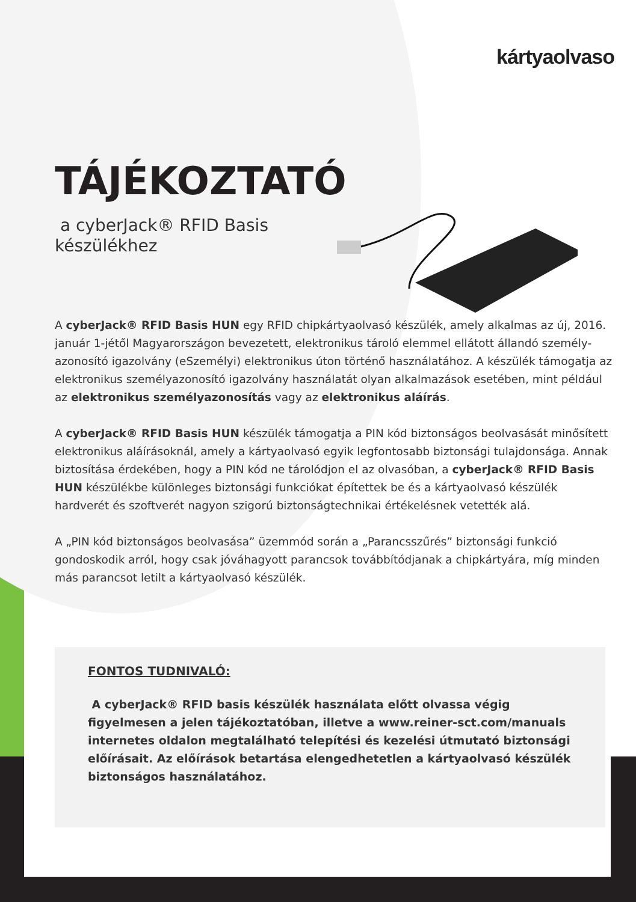kártyaolvaso
TÁJÉKOZTATÓ
a cyberJack® RFID Basis készülékhez
A cyberJack® RFID Basis HUN egy RFID chipkártyaolvasó készülék, amely alkalmas az új, 2016. január 1-jétől Magyarországon bevezetett, elektronikus tároló elemmel ellátott állandó személy-azonosító igazolvány (eSzemélyi) elektronikus úton történő használatához. A készülék támogatja az elektronikus személyazonosító igazolvány használatát olyan alkalmazások esetében, mint például az elektronikus személyazonosítás vagy az elektronikus aláírás.
A cyberJack® RFID Basis HUN készülék támogatja a PIN kód biztonságos beolvasását minősített elektronikus aláírásoknál, amely a kártyaolvasó egyik legfontosabb biztonsági tulajdonsága. Annak biztosítása érdekében, hogy a PIN kód ne tárolódjon el az olvasóban, a cyberJack® RFID Basis HUN készülékbe különleges biztonsági funkciókat építettek be és a kártyaolvasó készülék hardverét és szoftverét nagyon szigorú biztonságtechnikai értékelésnek vetették alá.
A „PIN kód biztonságos beolvasása” üzemmód során a „Parancsszűrés” biztonsági funkció gondoskodik arról, hogy csak jóváhagyott parancsok továbbítódjanak a chipkártyára, míg minden más parancsot letilt a kártyaolvasó készülék.
FONTOS TUDNIVALÓ:
A cyberJack® RFID basis készülék használata előtt olvassa végig figyelmesen a jelen tájékoztatóban, illetve a www.reiner-sct.com/manuals internetes oldalon megtalálható telepítési és kezelési útmutató biztonsági előírásait. Az előírások betartása elengedhetetlen a kártyaolvasó készülék biztonságos használatához.